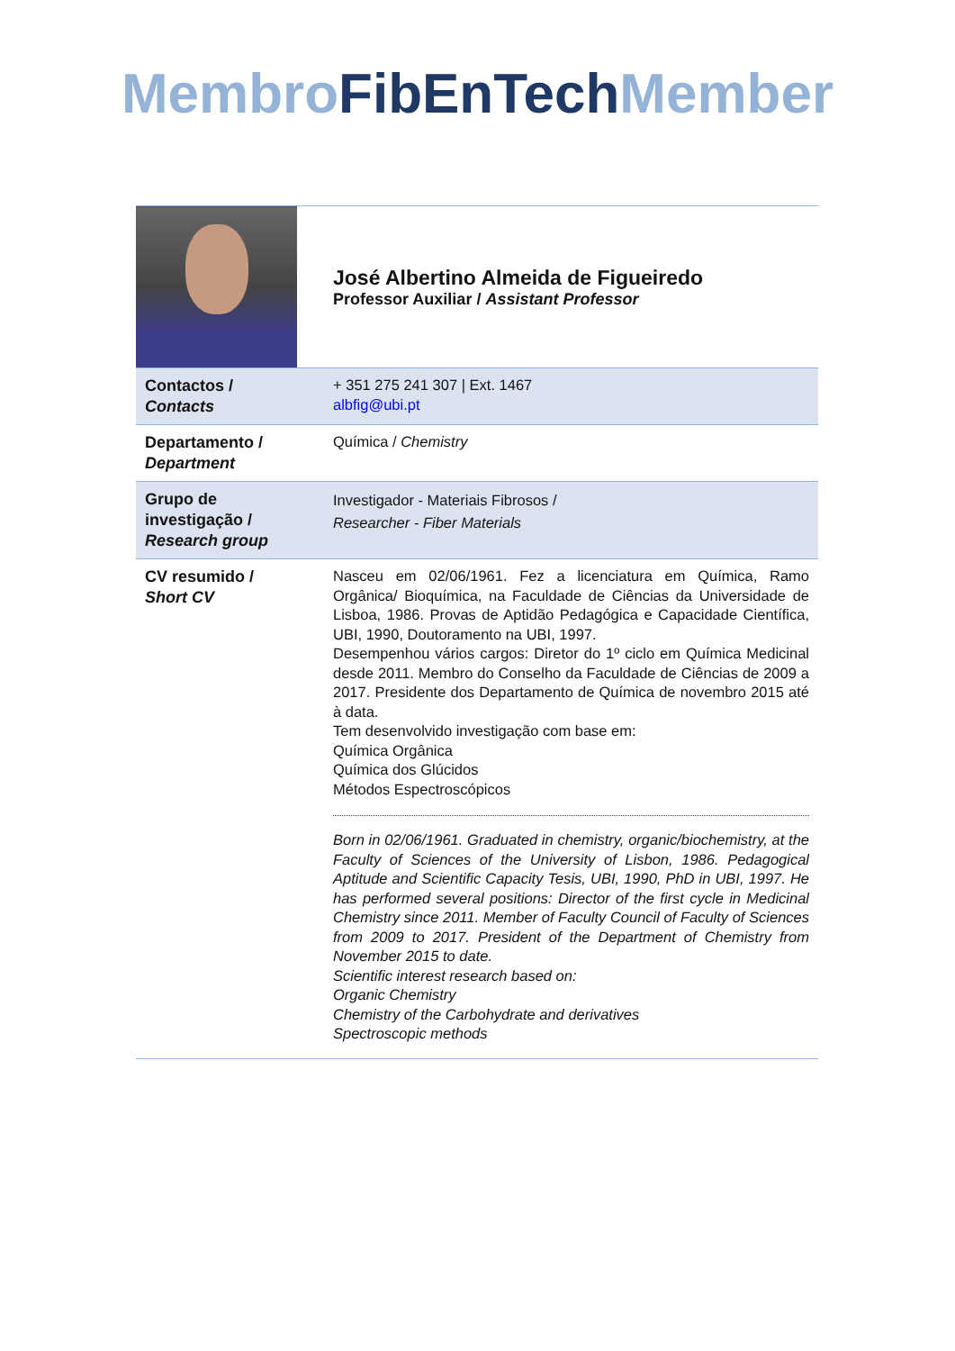Membro FibEnTech Member
| | José Albertino Almeida de Figueiredo Professor Auxiliar / Assistant Professor |
| Contactos / Contacts | + 351 275 241 307 / Ext. 1467 albfig@ubi.pt |
| Departamento / Department | Química / Chemistry |
| Grupo de investigação / Research group | Investigador - Materiais Fibrosos / Researcher - Fiber Materials |
| CV resumido / Short CV | Nasceu em 02/06/1961. Fez a licenciatura em Química, Ramo Orgânica/ Bioquímica, na Faculdade de Ciências da Universidade de Lisboa, 1986. Provas de Aptidão Pedagógica e Capacidade Científica, UBI, 1990, Doutoramento na UBI, 1997. Desempenhou vários cargos: Diretor do 1º ciclo em Química Medicinal desde 2011. Membro do Conselho da Faculdade de Ciências de 2009 a 2017. Presidente dos Departamento de Química de novembro 2015 até à data. Tem desenvolvido investigação com base em: Química Orgânica Química dos Glúcidos Métodos Espectroscópicos Born in 02/06/1961. Graduated in chemistry, organic/biochemistry, at the Faculty of Sciences of the University of Lisbon, 1986. Pedagogical Aptitude and Scientific Capacity Tesis, UBI, 1990, PhD in UBI, 1997. He has performed several positions: Director of the first cycle in Medicinal Chemistry since 2011. Member of Faculty Council of Faculty of Sciences from 2009 to 2017. President of the Department of Chemistry from November 2015 to date. Scientific interest research based on: Organic Chemistry Chemistry of the Carbohydrate and derivatives Spectroscopic methods |